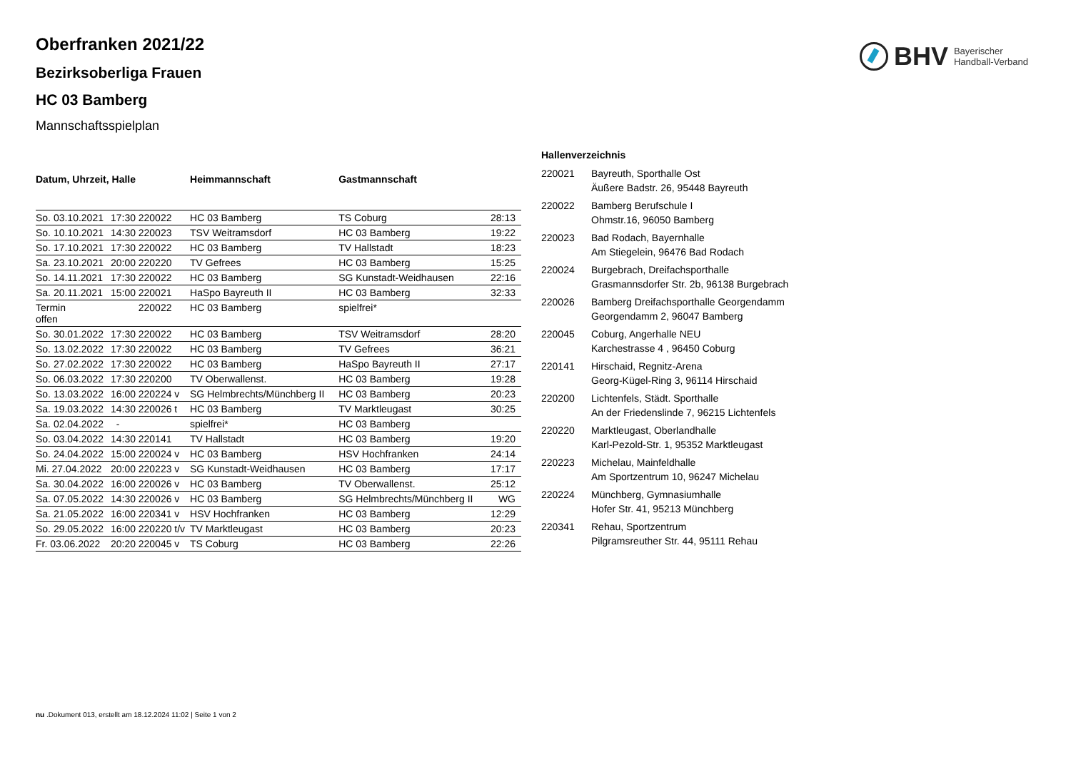BHV Bayerischer
Handball-Verband
Oberfranken 2021/22
Bezirksoberliga Frauen
HC 03 Bamberg
Mannschaftsspielplan
| Datum, Uhrzeit, Halle | | | Heimmannschaft | Gastmannschaft | |
| --- | --- | --- | --- | --- | --- |
| So. 03.10.2021 | 17:30 | 220022 | HC 03 Bamberg | TS Coburg | 28:13 |
| So. 10.10.2021 | 14:30 | 220023 | TSV Weitramsdorf | HC 03 Bamberg | 19:22 |
| So. 17.10.2021 | 17:30 | 220022 | HC 03 Bamberg | TV Hallstadt | 18:23 |
| Sa. 23.10.2021 | 20:00 | 220220 | TV Gefrees | HC 03 Bamberg | 15:25 |
| So. 14.11.2021 | 17:30 | 220022 | HC 03 Bamberg | SG Kunstadt-Weidhausen | 22:16 |
| Sa. 20.11.2021 | 15:00 | 220021 | HaSpo Bayreuth II | HC 03 Bamberg | 32:33 |
| Termin offen | | 220022 | HC 03 Bamberg | spielfrei* | |
| So. 30.01.2022 | 17:30 | 220022 | HC 03 Bamberg | TSV Weitramsdorf | 28:20 |
| So. 13.02.2022 | 17:30 | 220022 | HC 03 Bamberg | TV Gefrees | 36:21 |
| So. 27.02.2022 | 17:30 | 220022 | HC 03 Bamberg | HaSpo Bayreuth II | 27:17 |
| So. 06.03.2022 | 17:30 | 220200 | TV Oberwallenst. | HC 03 Bamberg | 19:28 |
| So. 13.03.2022 | 16:00 | 220224 v | SG Helmbrechts/Münchberg II | HC 03 Bamberg | 20:23 |
| Sa. 19.03.2022 | 14:30 | 220026 t | HC 03 Bamberg | TV Marktleugast | 30:25 |
| Sa. 02.04.2022 | - | | spielfrei* | HC 03 Bamberg | |
| So. 03.04.2022 | 14:30 | 220141 | TV Hallstadt | HC 03 Bamberg | 19:20 |
| So. 24.04.2022 | 15:00 | 220024 v | HC 03 Bamberg | HSV Hochfranken | 24:14 |
| Mi. 27.04.2022 | 20:00 | 220223 v | SG Kunstadt-Weidhausen | HC 03 Bamberg | 17:17 |
| Sa. 30.04.2022 | 16:00 | 220026 v | HC 03 Bamberg | TV Oberwallenst. | 25:12 |
| Sa. 07.05.2022 | 14:30 | 220026 v | HC 03 Bamberg | SG Helmbrechts/Münchberg II | WG |
| Sa. 21.05.2022 | 16:00 | 220341 v | HSV Hochfranken | HC 03 Bamberg | 12:29 |
| So. 29.05.2022 | 16:00 | 220220 t/v | TV Marktleugast | HC 03 Bamberg | 20:23 |
| Fr. 03.06.2022 | 20:20 | 220045 v | TS Coburg | HC 03 Bamberg | 22:26 |
| Hallenverzeichnis | |
| --- | --- |
| 220021 | Bayreuth, Sporthalle Ost Äußere Badstr. 26, 95448 Bayreuth |
| 220022 | Bamberg Berufschule I Ohmstr.16, 96050 Bamberg |
| 220023 | Bad Rodach, Bayernhalle Am Stiegelein, 96476 Bad Rodach |
| 220024 | Burgebrach, Dreifachsporthalle Grasmannsdorfer Str. 2b, 96138 Burgebrach |
| 220026 | Bamberg Dreifachsporthalle Georgendamm Georgendamm 2, 96047 Bamberg |
| 220045 | Coburg, Angerhalle NEU Karchestrasse 4 , 96450 Coburg |
| 220141 | Hirschaid, Regnitz-Arena Georg-Kügel-Ring 3, 96114 Hirschaid |
| 220200 | Lichtenfels, Städt. Sporthalle An der Friedenslinde 7, 96215 Lichtenfels |
| 220220 | Marktleugast, Oberlandhalle Karl-Pezold-Str. 1, 95352 Marktleugast |
| 220223 | Michelau, Mainfeldhalle Am Sportzentrum 10, 96247 Michelau |
| 220224 | Münchberg, Gymnasiumhalle Hofer Str. 41, 95213 Münchberg |
| 220341 | Rehau, Sportzentrum Pilgramsreuther Str. 44, 95111 Rehau |
nu .Dokument 013, erstellt am 18.12.2024 11:02 | Seite 1 von 2